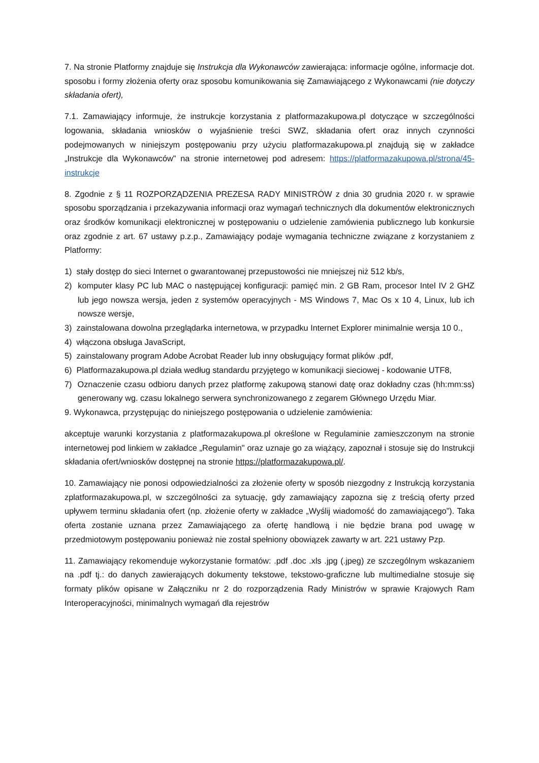7. Na stronie Platformy znajduje się Instrukcja dla Wykonawców zawierająca: informacje ogólne, informacje dot. sposobu i formy złożenia oferty oraz sposobu komunikowania się Zamawiającego z Wykonawcami (nie dotyczy składania ofert),
7.1. Zamawiający informuje, że instrukcje korzystania z platformazakupowa.pl dotyczące w szczególności logowania, składania wniosków o wyjaśnienie treści SWZ, składania ofert oraz innych czynności podejmowanych w niniejszym postępowaniu przy użyciu platformazakupowa.pl znajdują się w zakładce „Instrukcje dla Wykonawców" na stronie internetowej pod adresem: https://platformazakupowa.pl/strona/45-instrukcje
8. Zgodnie z § 11 ROZPORZĄDZENIA PREZESA RADY MINISTRÓW z dnia 30 grudnia 2020 r. w sprawie sposobu sporządzania i przekazywania informacji oraz wymagań technicznych dla dokumentów elektronicznych oraz środków komunikacji elektronicznej w postępowaniu o udzielenie zamówienia publicznego lub konkursie oraz zgodnie z art. 67 ustawy p.z.p., Zamawiający podaje wymagania techniczne związane z korzystaniem z Platformy:
1) stały dostęp do sieci Internet o gwarantowanej przepustowości nie mniejszej niż 512 kb/s,
2) komputer klasy PC lub MAC o następującej konfiguracji: pamięć min. 2 GB Ram, procesor Intel IV 2 GHZ lub jego nowsza wersja, jeden z systemów operacyjnych - MS Windows 7, Mac Os x 10 4, Linux, lub ich nowsze wersje,
3) zainstalowana dowolna przeglądarka internetowa, w przypadku Internet Explorer minimalnie wersja 10 0.,
4) włączona obsługa JavaScript,
5) zainstalowany program Adobe Acrobat Reader lub inny obsługujący format plików .pdf,
6) Platformazakupowa.pl działa według standardu przyjętego w komunikacji sieciowej - kodowanie UTF8,
7) Oznaczenie czasu odbioru danych przez platformę zakupową stanowi datę oraz dokładny czas (hh:mm:ss) generowany wg. czasu lokalnego serwera synchronizowanego z zegarem Głównego Urzędu Miar.
9. Wykonawca, przystępując do niniejszego postępowania o udzielenie zamówienia:
akceptuje warunki korzystania z platformazakupowa.pl określone w Regulaminie zamieszczonym na stronie internetowej pod linkiem w zakładce „Regulamin" oraz uznaje go za wiążący, zapoznał i stosuje się do Instrukcji składania ofert/wniosków dostępnej na stronie https://platformazakupowa.pl/.
10. Zamawiający nie ponosi odpowiedzialności za złożenie oferty w sposób niezgodny z Instrukcją korzystania zplatformazakupowa.pl, w szczególności za sytuację, gdy zamawiający zapozna się z treścią oferty przed upływem terminu składania ofert (np. złożenie oferty w zakładce „Wyślij wiadomość do zamawiającego”). Taka oferta zostanie uznana przez Zamawiającego za ofertę handlową i nie będzie brana pod uwagę w przedmiotowym postępowaniu ponieważ nie został spełniony obowiązek zawarty w art. 221 ustawy Pzp.
11. Zamawiający rekomenduje wykorzystanie formatów: .pdf .doc .xls .jpg (.jpeg) ze szczególnym wskazaniem na .pdf tj.: do danych zawierających dokumenty tekstowe, tekstowo-graficzne lub multimedialne stosuje się formaty plików opisane w Załączniku nr 2 do rozporządzenia Rady Ministrów w sprawie Krajowych Ram Interoperacyjności, minimalnych wymagań dla rejestrów